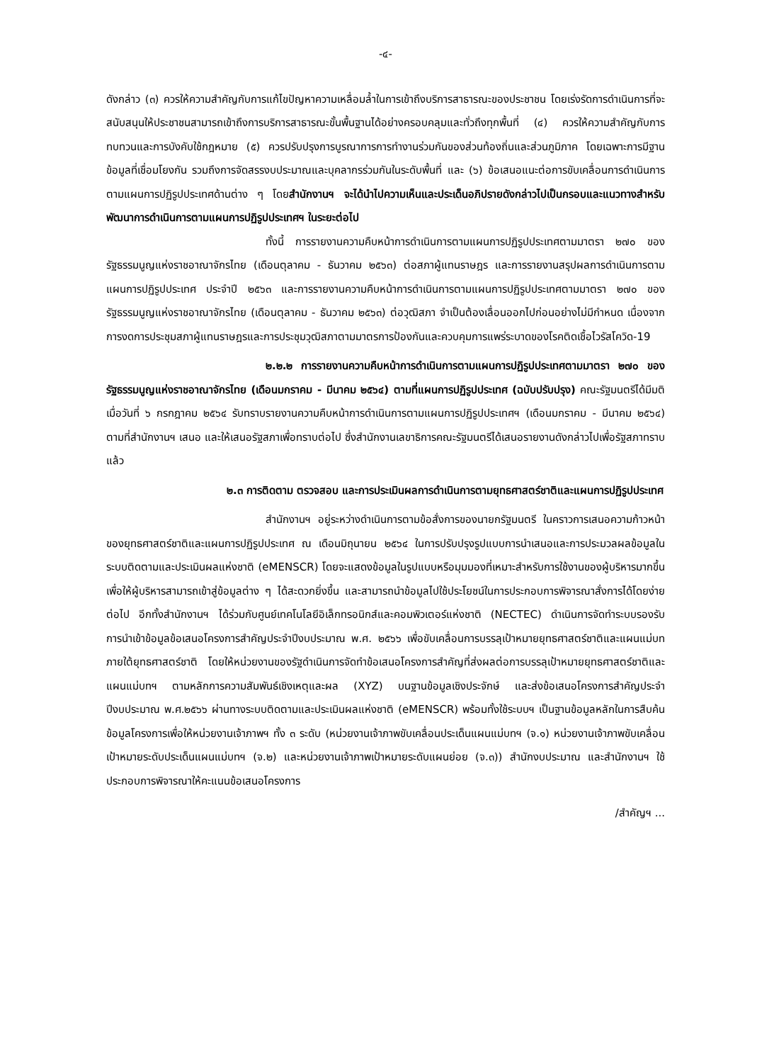-๔-
ดังกล่าว (๓) ควรให้ความสำคัญกับการแก้ไขปัญหาความเหลื่อมล้ำในการเข้าถึงบริการสาธารณะของประชาชน โดยเร่งรัดการดำเนินการที่จะสนับสนุนให้ประชาชนสามารถเข้าถึงการบริการสาธารณะขั้นพื้นฐานได้อย่างครอบคลุมและทั่วถึงทุกพื้นที่ (๔) ควรให้ความสำคัญกับการทบทวนและการบังคับใช้กฎหมาย (๕) ควรปรับปรุงการบูรณาการการทำงานร่วมกันของส่วนท้องถิ่นและส่วนภูมิภาค โดยเฉพาะการมีฐานข้อมูลที่เชื่อมโยงกัน รวมถึงการจัดสรรงบประมาณและบุคลากรร่วมกันในระดับพื้นที่ และ (๖) ข้อเสนอแนะต่อการขับเคลื่อนการดำเนินการตามแผนการปฏิรูปประเทศด้านต่าง ๆ โดยสำนักงานฯ จะได้นำไปความเห็นและประเด็นอภิปรายดังกล่าวไปเป็นกรอบและแนวทางสำหรับพัฒนาการดำเนินการตามแผนการปฏิรูปประเทศฯ ในระยะต่อไป
ทั้งนี้ การรายงานความคืบหน้าการดำเนินการตามแผนการปฏิรูปประเทศตามมาตรา ๒๗๐ ของรัฐธรรมนูญแห่งราชอาณาจักรไทย (เดือนตุลาคม - ธันวาคม ๒๕๖๓) ต่อสภาผู้แทนราษฎร และการรายงานสรุปผลการดำเนินการตามแผนการปฏิรูปประเทศ ประจำปี ๒๕๖๓ และการรายงานความคืบหน้าการดำเนินการตามแผนการปฏิรูปประเทศตามมาตรา ๒๗๐ ของรัฐธรรมนูญแห่งราชอาณาจักรไทย (เดือนตุลาคม - ธันวาคม ๒๕๖๓) ต่อวุฒิสภา จำเป็นต้องเลื่อนออกไปก่อนอย่างไม่มีกำหนด เนื่องจากการงดการประชุมสภาผู้แทนราษฎรและการประชุมวุฒิสภาตามมาตรการป้องกันและควบคุมการแพร่ระบาดของโรคติดเชื้อไวรัสโควิด-19
๒.๒.๒ การรายงานความคืบหน้าการดำเนินการตามแผนการปฏิรูปประเทศตามมาตรา ๒๗๐ ของรัฐธรรมนูญแห่งราชอาณาจักรไทย (เดือนมกราคม - มีนาคม ๒๕๖๔) ตามที่แผนการปฏิรูปประเทศ (ฉบับปรับปรุง) คณะรัฐมนตรีได้มีมติ เมื่อวันที่ ๖ กรกฎาคม ๒๕๖๔ รับทราบรายงานความคืบหน้าการดำเนินการตามแผนการปฏิรูปประเทศฯ (เดือนมกราคม - มีนาคม ๒๕๖๔) ตามที่สำนักงานฯ เสนอ และให้เสนอรัฐสภาเพื่อทราบต่อไป ซึ่งสำนักงานเลขาธิการคณะรัฐมนตรีได้เสนอรายงานดังกล่าวไปเพื่อรัฐสภาทราบแล้ว
๒.๓ การติดตาม ตรวจสอบ และการประเมินผลการดำเนินการตามยุทธศาสตร์ชาติและแผนการปฏิรูปประเทศ
สำนักงานฯ อยู่ระหว่างดำเนินการตามข้อสั่งการของนายกรัฐมนตรี ในคราวการเสนอความก้าวหน้าของยุทธศาสตร์ชาติและแผนการปฏิรูปประเทศ ณ เดือนมิถุนายน ๒๕๖๔ ในการปรับปรุงรูปแบบการนำเสนอและการประมวลผลข้อมูลในระบบติดตามและประเมินผลแห่งชาติ (eMENSCR) โดยจะแสดงข้อมูลในรูปแบบหรือมุมมองที่เหมาะสำหรับการใช้งานของผู้บริหารมากขึ้น เพื่อให้ผู้บริหารสามารถเข้าสู่ข้อมูลต่าง ๆ ได้สะดวกยิ่งขึ้น และสามารถนำข้อมูลไปใช้ประโยชน์ในการประกอบการพิจารณาสั่งการได้โดยง่ายต่อไป อีกทั้งสำนักงานฯ ได้ร่วมกับศูนย์เทคโนโลยีอิเล็กทรอนิกส์และคอมพิวเตอร์แห่งชาติ (NECTEC) ดำเนินการจัดทำระบบรองรับการนำเข้าข้อมูลข้อเสนอโครงการสำคัญประจำปีงบประมาณ พ.ศ. ๒๕๖๖ เพื่อขับเคลื่อนการบรรลุเป้าหมายยุทธศาสตร์ชาติและแผนแม่บทภายใต้ยุทธศาสตร์ชาติ โดยให้หน่วยงานของรัฐดำเนินการจัดทำข้อเสนอโครงการสำคัญที่ส่งผลต่อการบรรลุเป้าหมายยุทธศาสตร์ชาติและแผนแม่บทฯ ตามหลักการความสัมพันธ์เชิงเหตุและผล (XYZ) บนฐานข้อมูลเชิงประจักษ์ และส่งข้อเสนอโครงการสำคัญประจำปีงบประมาณ พ.ศ.๒๕๖๖ ผ่านทางระบบติดตามและประเมินผลแห่งชาติ (eMENSCR) พร้อมทั้งใช้ระบบฯ เป็นฐานข้อมูลหลักในการสืบค้นข้อมูลโครงการเพื่อให้หน่วยงานเจ้าภาพฯ ทั้ง ๓ ระดับ (หน่วยงานเจ้าภาพขับเคลื่อนประเด็นแผนแม่บทฯ (จ.๑) หน่วยงานเจ้าภาพขับเคลื่อนเป้าหมายระดับประเด็นแผนแม่บทฯ (จ.๒) และหน่วยงานเจ้าภาพเป้าหมายระดับแผนย่อย (จ.๓)) สำนักงบประมาณ และสำนักงานฯ ใช้ประกอบการพิจารณาให้คะแนนข้อเสนอโครงการ
/สำคัญฯ ...